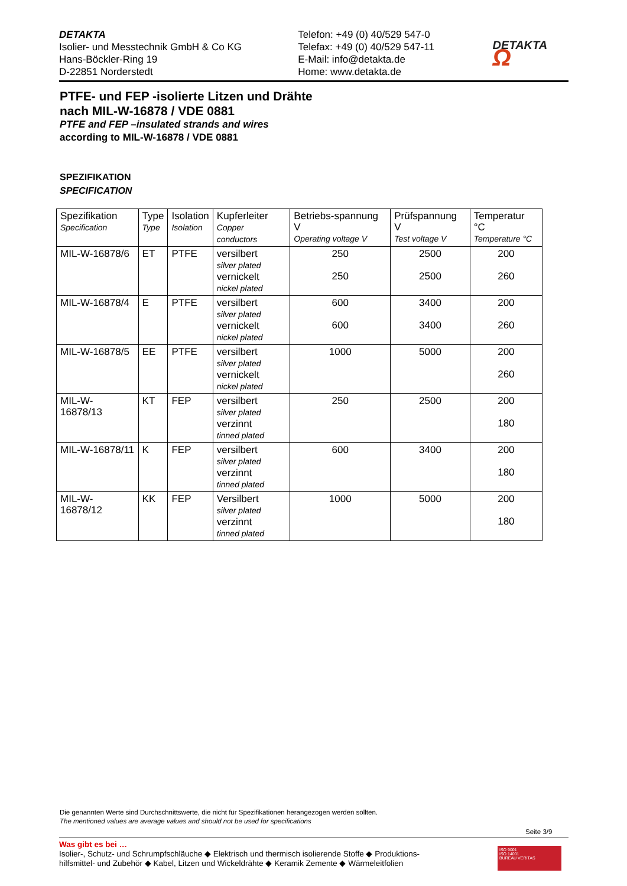DETAKTA
Isolier- und Messtechnik GmbH & Co KG
Hans-Böckler-Ring 19
D-22851 Norderstedt
Telefon: +49 (0) 40/529 547-0
Telefax: +49 (0) 40/529 547-11
E-Mail: info@detakta.de
Home: www.detakta.de
DETAKTA Ω
PTFE- und FEP -isolierte Litzen und Drähte
nach MIL-W-16878 / VDE 0881
PTFE and FEP –insulated strands and wires
according to MIL-W-16878 / VDE 0881
SPEZIFIKATION
SPECIFICATION
| Spezifikation Specification | Type Type | Isolation Isolation | Kupferleiter Copper conductors | Betriebs-spannung V Operating voltage V | Prüfspannung V Test voltage V | Temperatur °C Temperature °C |
| --- | --- | --- | --- | --- | --- | --- |
| MIL-W-16878/6 | ET | PTFE | versilbert silver plated vernickelt nickel plated | 250 250 | 2500 2500 | 200 260 |
| MIL-W-16878/4 | E | PTFE | versilbert silver plated vernickelt nickel plated | 600 600 | 3400 3400 | 200 260 |
| MIL-W-16878/5 | EE | PTFE | versilbert silver plated vernickelt nickel plated | 1000 | 5000 | 200 260 |
| MIL-W-16878/13 | KT | FEP | versilbert silver plated verzinnt tinned plated | 250 | 2500 | 200 180 |
| MIL-W-16878/11 | K | FEP | versilbert silver plated verzinnt tinned plated | 600 | 3400 | 200 180 |
| MIL-W-16878/12 | KK | FEP | Versilbert silver plated verzinnt tinned plated | 1000 | 5000 | 200 180 |
Die genannten Werte sind Durchschnittswerte, die nicht für Spezifikationen herangezogen werden sollten.
The mentioned values are average values and should not be used for specifications
Seite 3/9
Was gibt es bei …
Isolier-, Schutz- und Schrumpfschläuche ◆ Elektrisch und thermisch isolierende Stoffe ◆ Produktions-
hilfsmittel- und Zubehör ◆ Kabel, Litzen und Wickeldrähte ◆ Keramik Zemente ◆ Wärmeleitfolien
ISO 9001
ISO 14001
BUREAU VERITAS